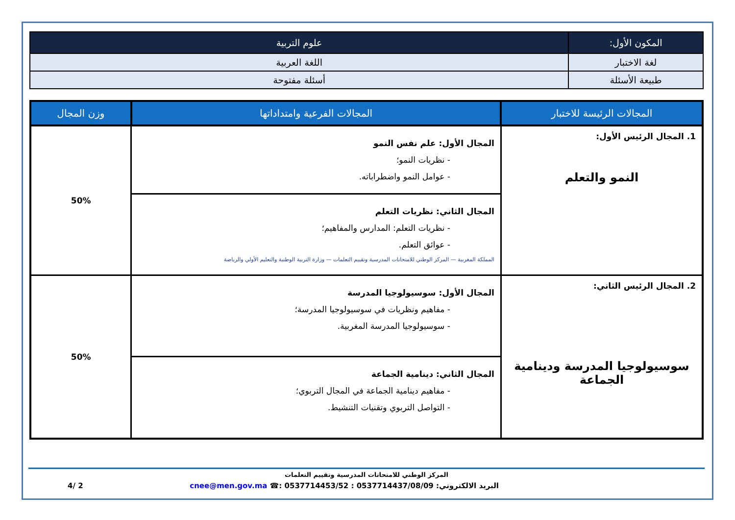| المكون الأول: | علوم التربية |
| لغة الاختبار | اللغة العربية |
| طبيعة الأسئلة | أسئلة مفتوحة |
| المجالات الرئيسة للاختبار | المجالات الفرعية وامتداداتها | وزن المجال |
| --- | --- | --- |
| 1. المجال الرئيس الأول: النمو والتعلم | المجال الأول: علم نفس النمو - نظريات النمو؛ - عوامل النمو واضطراباته. | 50% |
| | المجال الثاني: نظريات التعلم - نظريات التعلم: المدارس والمفاهيم؛ - عوائق التعلم. المملكة المغربية — المركز الوطني للامتحانات المدرسية وتقييم التعلمات — وزارة التربية الوطنية والتعليم الأولي والرياضة | |
| 2. المجال الرئيس الثاني: سوسيولوجيا المدرسة ودينامية الجماعة | المجال الأول: سوسيولوجيا المدرسة - مفاهيم ونظريات في سوسيولوجيا المدرسة؛ - سوسيولوجيا المدرسة المغربية. | 50% |
| | المجال الثاني: دينامية الجماعة - مفاهيم دينامية الجماعة في المجال التربوي؛ - التواصل التربوي وتقنيات التنشيط. | |
المركز الوطني للامتحانات المدرسية وتقييم التعلمات
البريد الالكتروني: cnee@men.gov.ma ☎: 0537714453/52 : 0537714437/08/09 2 /4